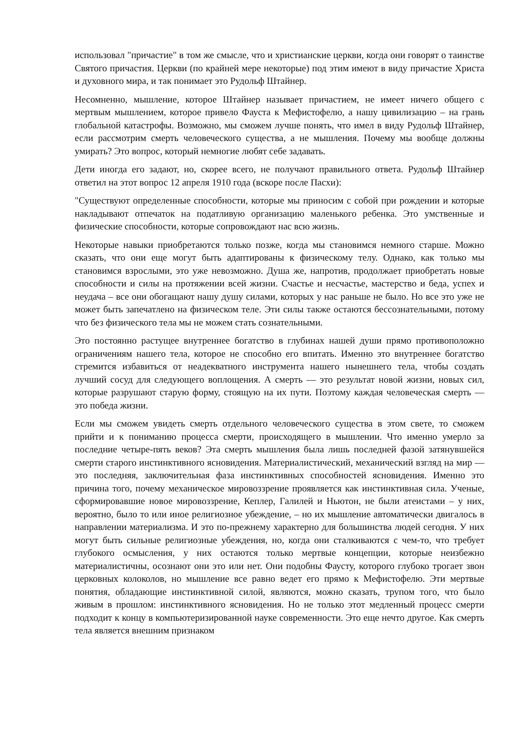использовал "причастие" в том же смысле, что и христианские церкви, когда они говорят о таинстве Святого причастия. Церкви (по крайней мере некоторые) под этим имеют в виду причастие Христа и духовного мира, и так понимает это Рудольф Штайнер.
Несомненно, мышление, которое Штайнер называет причастием, не имеет ничего общего с мертвым мышлением, которое привело Фауста к Мефистофелю, а нашу цивилизацию – на грань глобальной катастрофы. Возможно, мы сможем лучше понять, что имел в виду Рудольф Штайнер, если рассмотрим смерть человеческого существа, а не мышления. Почему мы вообще должны умирать? Это вопрос, который немногие любят себе задавать.
Дети иногда его задают, но, скорее всего, не получают правильного ответа. Рудольф Штайнер ответил на этот вопрос 12 апреля 1910 года (вскоре после Пасхи):
"Существуют определенные способности, которые мы приносим с собой при рождении и которые накладывают отпечаток на податливую организацию маленького ребенка. Это умственные и физические способности, которые сопровождают нас всю жизнь.
Некоторые навыки приобретаются только позже, когда мы становимся немного старше. Можно сказать, что они еще могут быть адаптированы к физическому телу. Однако, как только мы становимся взрослыми, это уже невозможно. Душа же, напротив, продолжает приобретать новые способности и силы на протяжении всей жизни. Счастье и несчастье, мастерство и беда, успех и неудача – все они обогащают нашу душу силами, которых у нас раньше не было. Но все это уже не может быть запечатлено на физическом теле. Эти силы также остаются бессознательными, потому что без физического тела мы не можем стать сознательными.
Это постоянно растущее внутреннее богатство в глубинах нашей души прямо противоположно ограничениям нашего тела, которое не способно его впитать. Именно это внутреннее богатство стремится избавиться от неадекватного инструмента нашего нынешнего тела, чтобы создать лучший сосуд для следующего воплощения. А смерть — это результат новой жизни, новых сил, которые разрушают старую форму, стоящую на их пути. Поэтому каждая человеческая смерть — это победа жизни.
Если мы сможем увидеть смерть отдельного человеческого существа в этом свете, то сможем прийти и к пониманию процесса смерти, происходящего в мышлении. Что именно умерло за последние четыре-пять веков? Эта смерть мышления была лишь последней фазой затянувшейся смерти старого инстинктивного ясновидения. Материалистический, механический взгляд на мир — это последняя, заключительная фаза инстинктивных способностей ясновидения. Именно это причина того, почему механическое мировоззрение проявляется как инстинктивная сила. Ученые, сформировавшие новое мировоззрение, Кеплер, Галилей и Ньютон, не были атеистами – у них, вероятно, было то или иное религиозное убеждение, – но их мышление автоматически двигалось в направлении материализма. И это по-прежнему характерно для большинства людей сегодня. У них могут быть сильные религиозные убеждения, но, когда они сталкиваются с чем-то, что требует глубокого осмысления, у них остаются только мертвые концепции, которые неизбежно материалистичны, осознают они это или нет. Они подобны Фаусту, которого глубоко трогает звон церковных колоколов, но мышление все равно ведет его прямо к Мефистофелю. Эти мертвые понятия, обладающие инстинктивной силой, являются, можно сказать, трупом того, что было живым в прошлом: инстинктивного ясновидения. Но не только этот медленный процесс смерти подходит к концу в компьютеризированной науке современности. Это еще нечто другое. Как смерть тела является внешним признаком